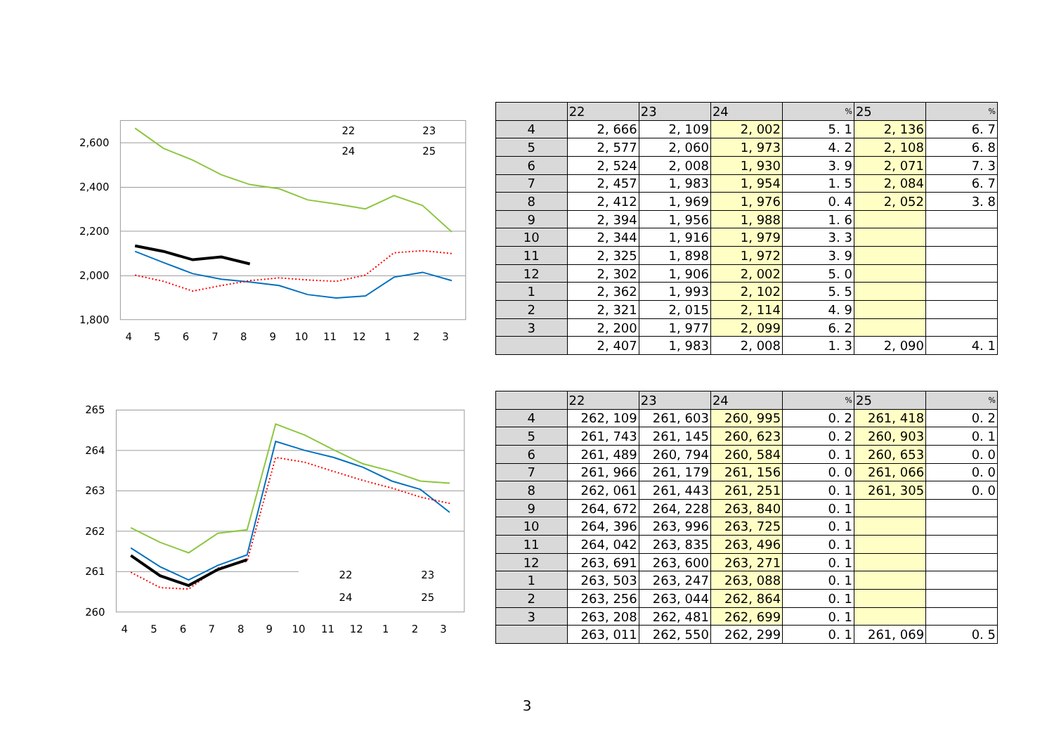2,600
2,400
2,200
2,000
1,800
4
5
6
7
8
9
10
11
12
1
2
3
22
23
24
25
| | 22 | 23 | 24 | % | 25 | % |
| --- | --- | --- | --- | --- | --- | --- |
| 4 | 2, 666 | 2, 109 | 2, 002 | 5. 1 | 2, 136 | 6. 7 |
| 5 | 2, 577 | 2, 060 | 1, 973 | 4. 2 | 2, 108 | 6. 8 |
| 6 | 2, 524 | 2, 008 | 1, 930 | 3. 9 | 2, 071 | 7. 3 |
| 7 | 2, 457 | 1, 983 | 1, 954 | 1. 5 | 2, 084 | 6. 7 |
| 8 | 2, 412 | 1, 969 | 1, 976 | 0. 4 | 2, 052 | 3. 8 |
| 9 | 2, 394 | 1, 956 | 1, 988 | 1. 6 | | |
| 10 | 2, 344 | 1, 916 | 1, 979 | 3. 3 | | |
| 11 | 2, 325 | 1, 898 | 1, 972 | 3. 9 | | |
| 12 | 2, 302 | 1, 906 | 2, 002 | 5. 0 | | |
| 1 | 2, 362 | 1, 993 | 2, 102 | 5. 5 | | |
| 2 | 2, 321 | 2, 015 | 2, 114 | 4. 9 | | |
| 3 | 2, 200 | 1, 977 | 2, 099 | 6. 2 | | |
| | 2, 407 | 1, 983 | 2, 008 | 1. 3 | 2, 090 | 4. 1 |
265
264
263
262
261
260
4
5
6
7
8
9
10
11
12
1
2
3
22
23
24
25
| | 22 | 23 | 24 | % | 25 | % |
| --- | --- | --- | --- | --- | --- | --- |
| 4 | 262, 109 | 261, 603 | 260, 995 | 0. 2 | 261, 418 | 0. 2 |
| 5 | 261, 743 | 261, 145 | 260, 623 | 0. 2 | 260, 903 | 0. 1 |
| 6 | 261, 489 | 260, 794 | 260, 584 | 0. 1 | 260, 653 | 0. 0 |
| 7 | 261, 966 | 261, 179 | 261, 156 | 0. 0 | 261, 066 | 0. 0 |
| 8 | 262, 061 | 261, 443 | 261, 251 | 0. 1 | 261, 305 | 0. 0 |
| 9 | 264, 672 | 264, 228 | 263, 840 | 0. 1 | | |
| 10 | 264, 396 | 263, 996 | 263, 725 | 0. 1 | | |
| 11 | 264, 042 | 263, 835 | 263, 496 | 0. 1 | | |
| 12 | 263, 691 | 263, 600 | 263, 271 | 0. 1 | | |
| 1 | 263, 503 | 263, 247 | 263, 088 | 0. 1 | | |
| 2 | 263, 256 | 263, 044 | 262, 864 | 0. 1 | | |
| 3 | 263, 208 | 262, 481 | 262, 699 | 0. 1 | | |
| | 263, 011 | 262, 550 | 262, 299 | 0. 1 | 261, 069 | 0. 5 |
3